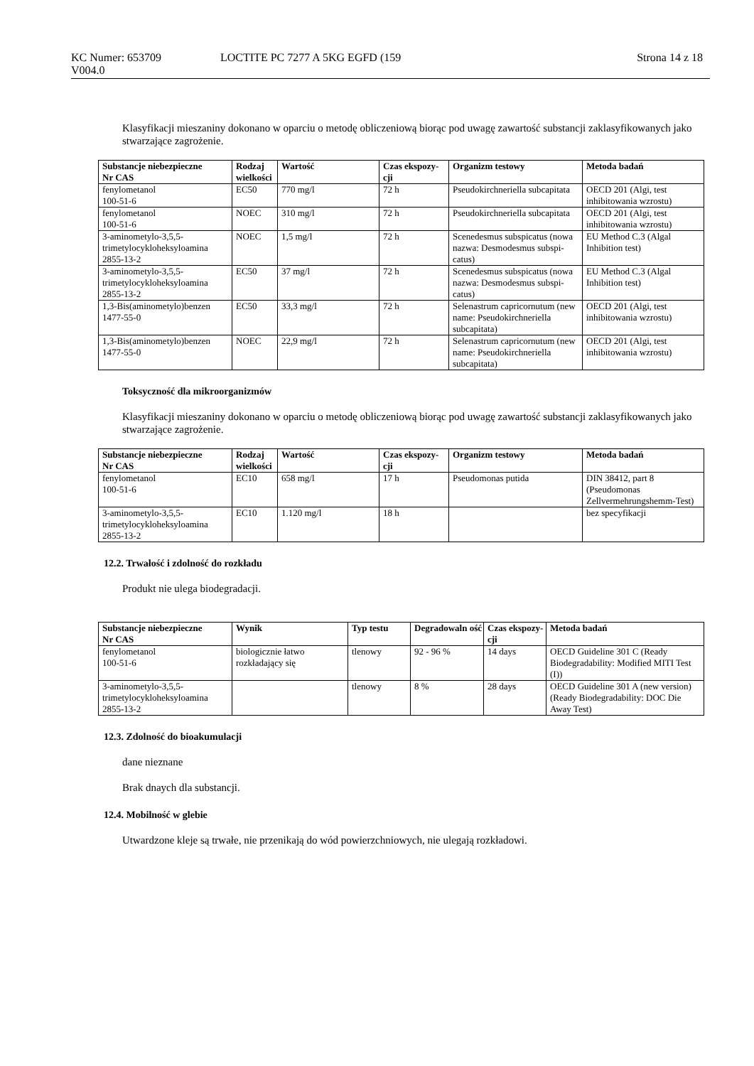KC Numer: 653709
V004.0
LOCTITE PC 7277 A 5KG EGFD (159
Strona 14 z 18
Klasyfikacji mieszaniny dokonano w oparciu o metodę obliczeniową biorąc pod uwagę zawartość substancji zaklasyfikowanych jako stwarzające zagrożenie.
| Substancje niebezpieczne Nr CAS | Rodzaj wielkości | Wartość | Czas ekspozy-cji | Organizm testowy | Metoda badań |
| --- | --- | --- | --- | --- | --- |
| fenylometanol 100-51-6 | EC50 | 770 mg/l | 72 h | Pseudokirchneriella subcapitata | OECD 201 (Algi, test inhibitowania wzrostu) |
| fenylometanol 100-51-6 | NOEC | 310 mg/l | 72 h | Pseudokirchneriella subcapitata | OECD 201 (Algi, test inhibitowania wzrostu) |
| 3-aminometylo-3,5,5-trimetylocykloheksyloamina 2855-13-2 | NOEC | 1,5 mg/l | 72 h | Scenedesmus subspicatus (nowa nazwa: Desmodesmus subspi-catus) | EU Method C.3 (Algal Inhibition test) |
| 3-aminometylo-3,5,5-trimetylocykloheksyloamina 2855-13-2 | EC50 | 37 mg/l | 72 h | Scenedesmus subspicatus (nowa nazwa: Desmodesmus subspi-catus) | EU Method C.3 (Algal Inhibition test) |
| 1,3-Bis(aminometylo)benzen 1477-55-0 | EC50 | 33,3 mg/l | 72 h | Selenastrum capricornutum (new name: Pseudokirchneriella subcapitata) | OECD 201 (Algi, test inhibitowania wzrostu) |
| 1,3-Bis(aminometylo)benzen 1477-55-0 | NOEC | 22,9 mg/l | 72 h | Selenastrum capricornutum (new name: Pseudokirchneriella subcapitata) | OECD 201 (Algi, test inhibitowania wzrostu) |
Toksyczność dla mikroorganizmów
Klasyfikacji mieszaniny dokonano w oparciu o metodę obliczeniową biorąc pod uwagę zawartość substancji zaklasyfikowanych jako stwarzające zagrożenie.
| Substancje niebezpieczne Nr CAS | Rodzaj wielkości | Wartość | Czas ekspozy-cji | Organizm testowy | Metoda badań |
| --- | --- | --- | --- | --- | --- |
| fenylometanol 100-51-6 | EC10 | 658 mg/l | 17 h | Pseudomonas putida | DIN 38412, part 8 (Pseudomonas Zellvermehrungshemm-Test) |
| 3-aminometylo-3,5,5-trimetylocykloheksyloamina 2855-13-2 | EC10 | 1.120 mg/l | 18 h | | bez specyfikacji |
12.2. Trwałość i zdolność do rozkładu
Produkt nie ulega biodegradacji.
| Substancje niebezpieczne Nr CAS | Wynik | Typ testu | Degradowaln ość | Czas ekspozy-cji | Metoda badań |
| --- | --- | --- | --- | --- | --- |
| fenylometanol 100-51-6 | biologicznie łatwo rozkładający się | tlenowy | 92 - 96 % | 14 days | OECD Guideline 301 C (Ready Biodegradability: Modified MITI Test (I)) |
| 3-aminometylo-3,5,5-trimetylocykloheksyloamina 2855-13-2 | | tlenowy | 8 % | 28 days | OECD Guideline 301 A (new version) (Ready Biodegradability: DOC Die Away Test) |
12.3. Zdolność do bioakumulacji
dane nieznane
Brak dnaych dla substancji.
12.4. Mobilność w glebie
Utwardzone kleje są trwałe, nie przenikają do wód powierzchniowych, nie ulegają rozkładowi.